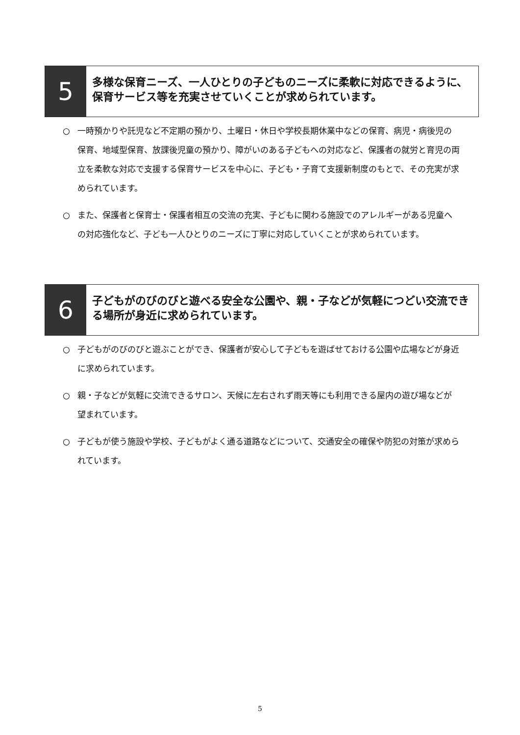5
多様な保育ニーズ、一人ひとりの子どものニーズに柔軟に対応できるように、保育サービス等を充実させていくことが求められています。
○ 一時預かりや託児など不定期の預かり、土曜日・休日や学校長期休業中などの保育、病児・病後児の保育、地域型保育、放課後児童の預かり、障がいのある子どもへの対応など、保護者の就労と育児の両立を柔軟な対応で支援する保育サービスを中心に、子ども・子育て支援新制度のもとで、その充実が求められています。
○ また、保護者と保育士・保護者相互の交流の充実、子どもに関わる施設でのアレルギーがある児童への対応強化など、子ども一人ひとりのニーズに丁寧に対応していくことが求められています。
6
子どもがのびのびと遊べる安全な公園や、親・子などが気軽につどい交流できる場所が身近に求められています。
○ 子どもがのびのびと遊ぶことができ、保護者が安心して子どもを遊ばせておける公園や広場などが身近に求められています。
○ 親・子などが気軽に交流できるサロン、天候に左右されず雨天等にも利用できる屋内の遊び場などが望まれています。
○ 子どもが使う施設や学校、子どもがよく通る道路などについて、交通安全の確保や防犯の対策が求められています。
5